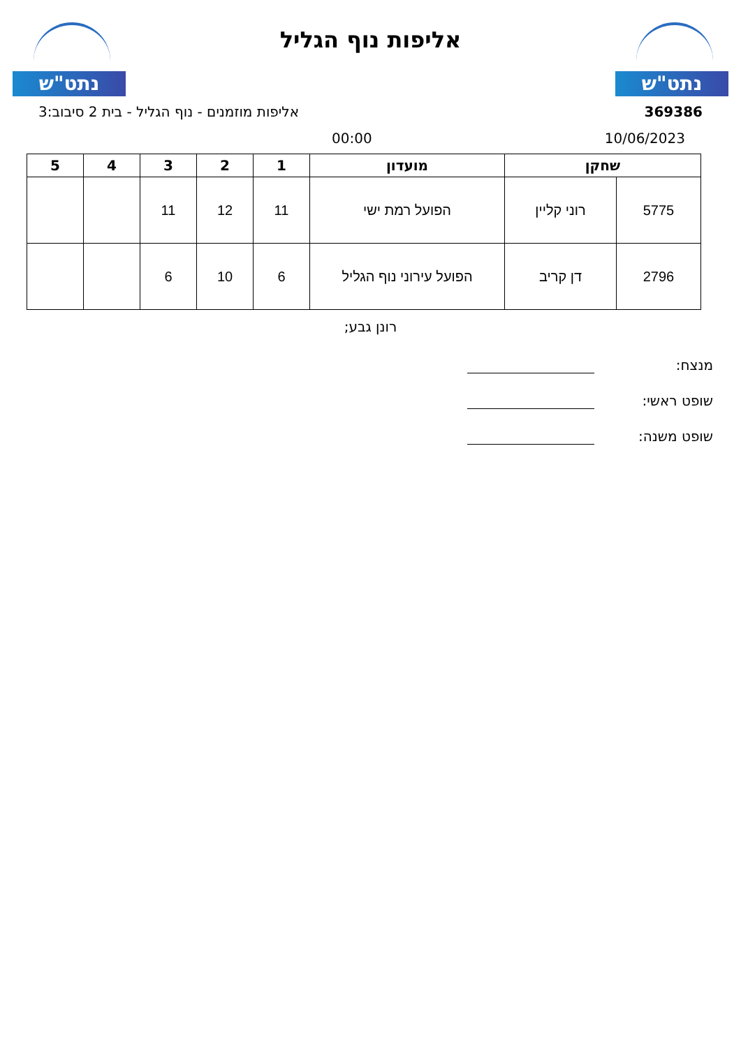נתט"ש
אליפות נוף הגליל
נתט"ש
369386 אליפות מוזמנים - נוף הגליל - בית 2 סיבוב:3
10/06/2023 00:00
| שחקן | | מועדון | 1 | 2 | 3 | 4 | 5 |
| --- | --- | --- | --- | --- | --- | --- | --- |
| 5775 | רוני קליין | הפועל רמת ישי | 11 | 12 | 11 | | |
| 2796 | דן קריב | הפועל עירוני נוף הגליל | 6 | 10 | 6 | | |
רונן גבע;
מנצח:
שופט ראשי:
שופט משנה: